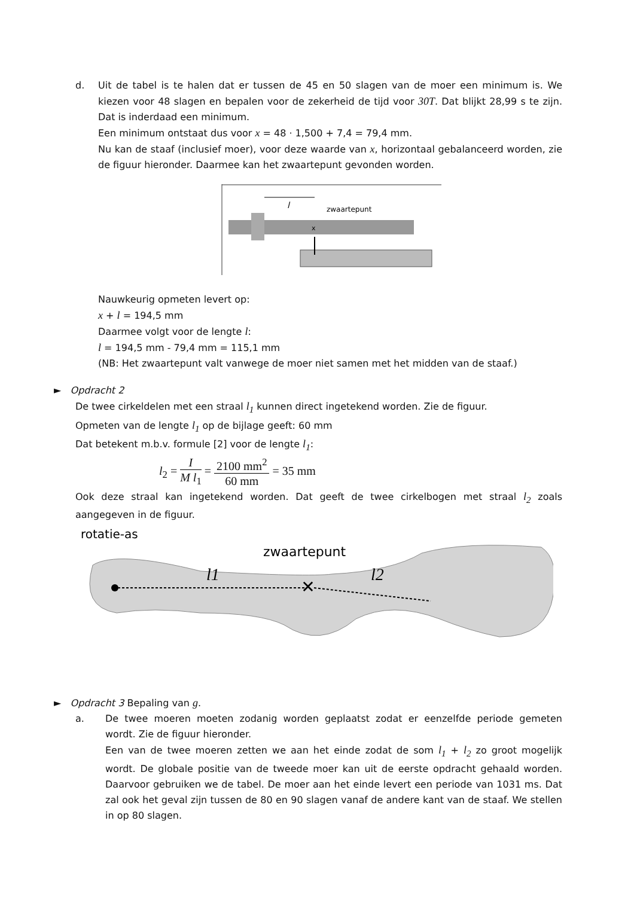d. Uit de tabel is te halen dat er tussen de 45 en 50 slagen van de moer een minimum is. We kiezen voor 48 slagen en bepalen voor de zekerheid de tijd voor 30T. Dat blijkt 28,99 s te zijn. Dat is inderdaad een minimum.
Een minimum ontstaat dus voor x = 48 · 1,500 + 7,4 = 79,4 mm.
Nu kan de staaf (inclusief moer), voor deze waarde van x, horizontaal gebalanceerd worden, zie de figuur hieronder. Daarmee kan het zwaartepunt gevonden worden.
l
zwaartepunt
x
Nauwkeurig opmeten levert op:
x + l = 194,5 mm
Daarmee volgt voor de lengte l:
l = 194,5 mm - 79,4 mm = 115,1 mm
(NB: Het zwaartepunt valt vanwege de moer niet samen met het midden van de staaf.)
► Opdracht 2
De twee cirkeldelen met een straal l<sub>1</sub> kunnen direct ingetekend worden. Zie de figuur.
Opmeten van de lengte l<sub>1</sub> op de bijlage geeft: 60 mm
Dat betekent m.b.v. formule [2] voor de lengte l<sub>1</sub>:
l<sub>2</sub> = I M l<sub>1</sub> = 2100 mm<sup>2</sup> 60 mm = 35 mm
Ook deze straal kan ingetekend worden. Dat geeft de twee cirkelbogen met straal l<sub>2</sub> zoals aangegeven in de figuur.
rotatie-as
zwaartepunt
✕
l1
l2
► Opdracht 3 Bepaling van g.
a. De twee moeren moeten zodanig worden geplaatst zodat er eenzelfde periode gemeten wordt. Zie de figuur hieronder.
Een van de twee moeren zetten we aan het einde zodat de som l<sub>1</sub> + l<sub>2</sub> zo groot mogelijk wordt. De globale positie van de tweede moer kan uit de eerste opdracht gehaald worden. Daarvoor gebruiken we de tabel. De moer aan het einde levert een periode van 1031 ms. Dat zal ook het geval zijn tussen de 80 en 90 slagen vanaf de andere kant van de staaf. We stellen in op 80 slagen.